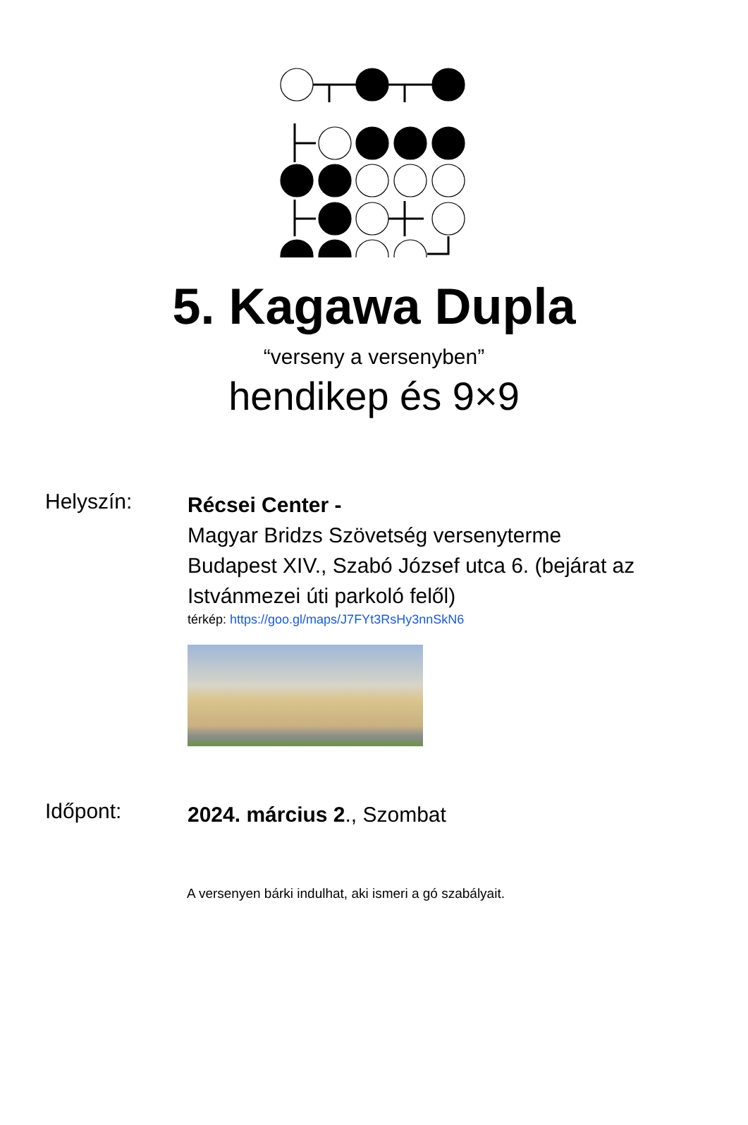5. Kagawa Dupla
“verseny a versenyben”
hendikep és 9×9
Helyszín:
Récsei Center -
Magyar Bridzs Szövetség versenyterme
Budapest XIV., Szabó József utca 6. (bejárat az
Istvánmezei úti parkoló felől)
térkép: https://goo.gl/maps/J7FYt3RsHy3nnSkN6
Időpont:
2024. március 2., Szombat
A versenyen bárki indulhat, aki ismeri a gó szabályait.